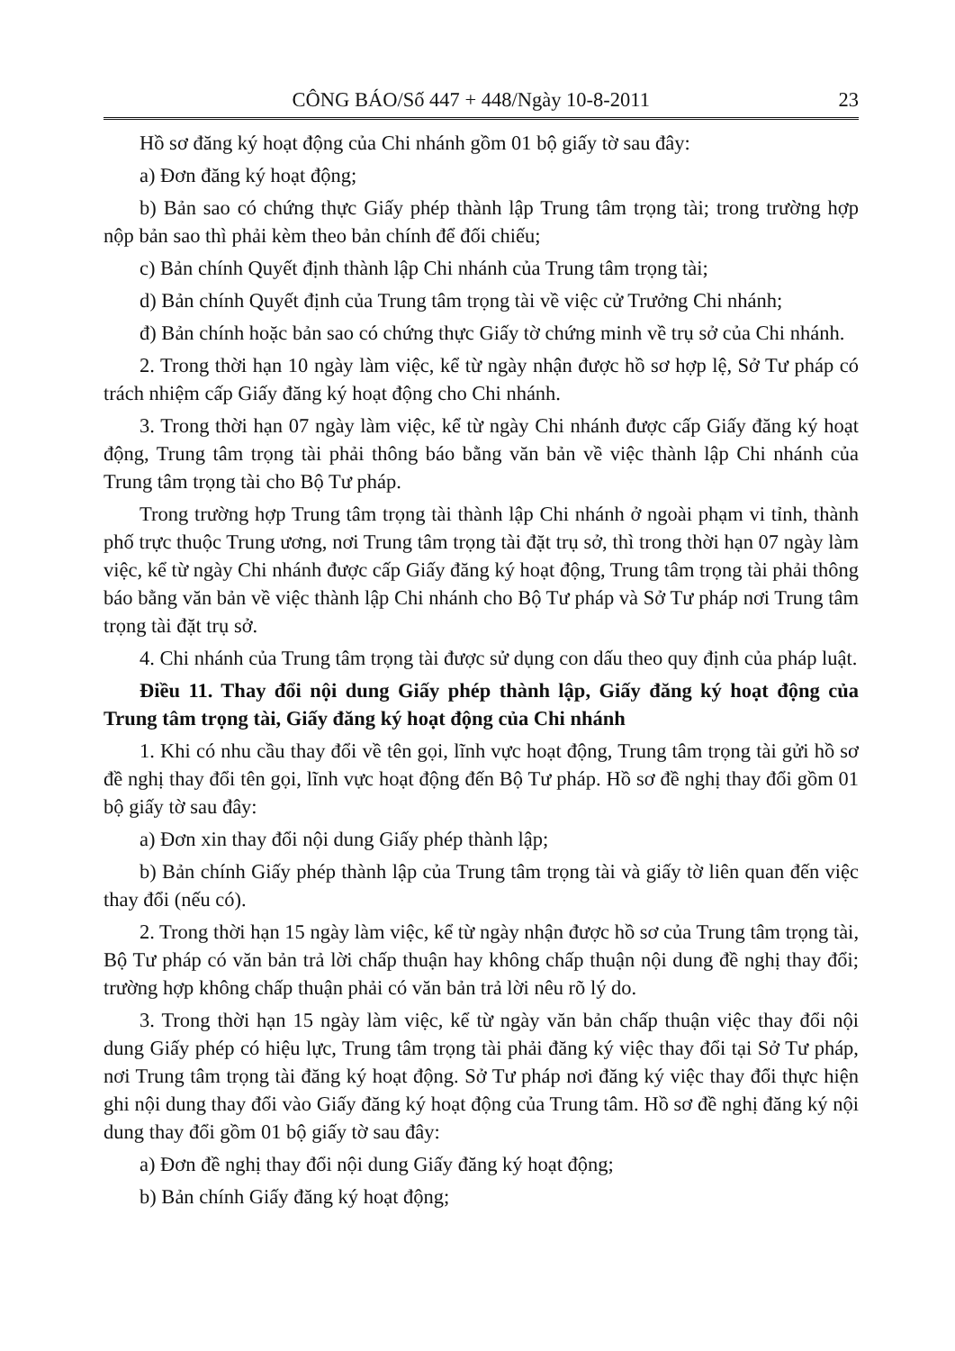CÔNG BÁO/Số 447 + 448/Ngày 10-8-2011 23
Hồ sơ đăng ký hoạt động của Chi nhánh gồm 01 bộ giấy tờ sau đây:
a) Đơn đăng ký hoạt động;
b) Bản sao có chứng thực Giấy phép thành lập Trung tâm trọng tài; trong trường hợp nộp bản sao thì phải kèm theo bản chính để đối chiếu;
c) Bản chính Quyết định thành lập Chi nhánh của Trung tâm trọng tài;
d) Bản chính Quyết định của Trung tâm trọng tài về việc cử Trưởng Chi nhánh;
đ) Bản chính hoặc bản sao có chứng thực Giấy tờ chứng minh về trụ sở của Chi nhánh.
2. Trong thời hạn 10 ngày làm việc, kể từ ngày nhận được hồ sơ hợp lệ, Sở Tư pháp có trách nhiệm cấp Giấy đăng ký hoạt động cho Chi nhánh.
3. Trong thời hạn 07 ngày làm việc, kể từ ngày Chi nhánh được cấp Giấy đăng ký hoạt động, Trung tâm trọng tài phải thông báo bằng văn bản về việc thành lập Chi nhánh của Trung tâm trọng tài cho Bộ Tư pháp.
Trong trường hợp Trung tâm trọng tài thành lập Chi nhánh ở ngoài phạm vi tỉnh, thành phố trực thuộc Trung ương, nơi Trung tâm trọng tài đặt trụ sở, thì trong thời hạn 07 ngày làm việc, kể từ ngày Chi nhánh được cấp Giấy đăng ký hoạt động, Trung tâm trọng tài phải thông báo bằng văn bản về việc thành lập Chi nhánh cho Bộ Tư pháp và Sở Tư pháp nơi Trung tâm trọng tài đặt trụ sở.
4. Chi nhánh của Trung tâm trọng tài được sử dụng con dấu theo quy định của pháp luật.
Điều 11. Thay đổi nội dung Giấy phép thành lập, Giấy đăng ký hoạt động của Trung tâm trọng tài, Giấy đăng ký hoạt động của Chi nhánh
1. Khi có nhu cầu thay đổi về tên gọi, lĩnh vực hoạt động, Trung tâm trọng tài gửi hồ sơ đề nghị thay đổi tên gọi, lĩnh vực hoạt động đến Bộ Tư pháp. Hồ sơ đề nghị thay đổi gồm 01 bộ giấy tờ sau đây:
a) Đơn xin thay đổi nội dung Giấy phép thành lập;
b) Bản chính Giấy phép thành lập của Trung tâm trọng tài và giấy tờ liên quan đến việc thay đổi (nếu có).
2. Trong thời hạn 15 ngày làm việc, kể từ ngày nhận được hồ sơ của Trung tâm trọng tài, Bộ Tư pháp có văn bản trả lời chấp thuận hay không chấp thuận nội dung đề nghị thay đổi; trường hợp không chấp thuận phải có văn bản trả lời nêu rõ lý do.
3. Trong thời hạn 15 ngày làm việc, kể từ ngày văn bản chấp thuận việc thay đổi nội dung Giấy phép có hiệu lực, Trung tâm trọng tài phải đăng ký việc thay đổi tại Sở Tư pháp, nơi Trung tâm trọng tài đăng ký hoạt động. Sở Tư pháp nơi đăng ký việc thay đổi thực hiện ghi nội dung thay đổi vào Giấy đăng ký hoạt động của Trung tâm. Hồ sơ đề nghị đăng ký nội dung thay đổi gồm 01 bộ giấy tờ sau đây:
a) Đơn đề nghị thay đổi nội dung Giấy đăng ký hoạt động;
b) Bản chính Giấy đăng ký hoạt động;